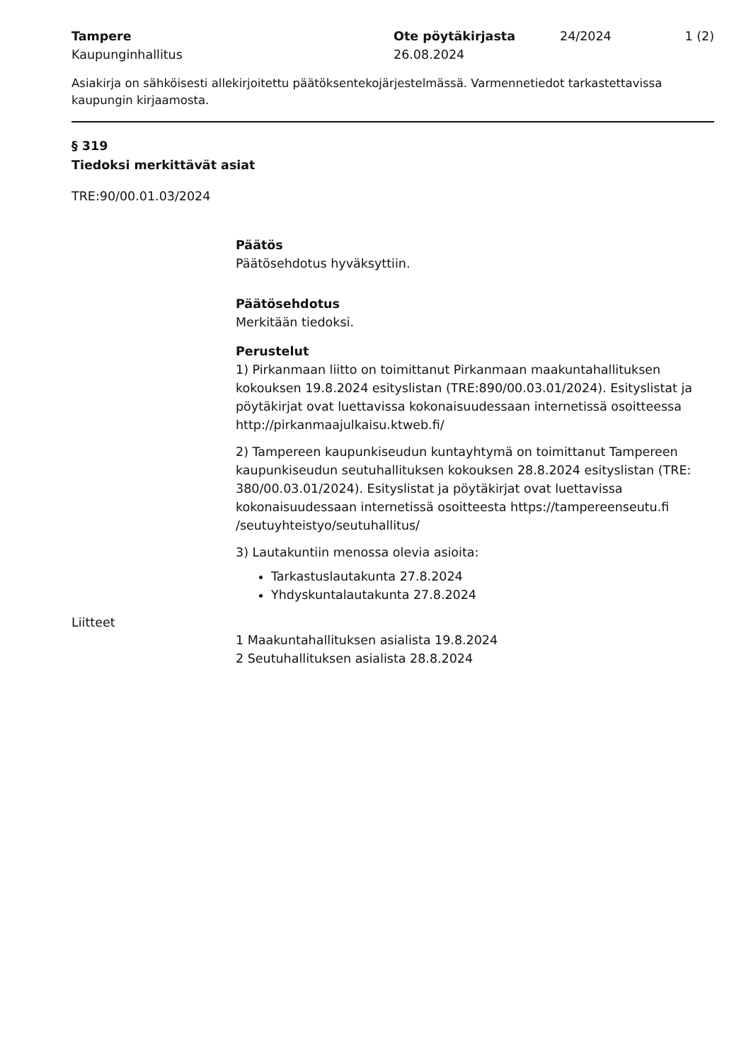Tampere
Kaupunginhallitus
Ote pöytäkirjasta
26.08.2024
24/2024 1 (2)
Asiakirja on sähköisesti allekirjoitettu päätöksentekojärjestelmässä. Varmennetiedot tarkastettavissa kaupungin kirjaamosta.
§ 319
Tiedoksi merkittävät asiat
TRE:90/00.01.03/2024
Päätös
Päätösehdotus hyväksyttiin.
Päätösehdotus
Merkitään tiedoksi.
Perustelut
1) Pirkanmaan liitto on toimittanut Pirkanmaan maakuntahallituksen kokouksen 19.8.2024 esityslistan (TRE:890/00.03.01/2024). Esityslistat ja pöytäkirjat ovat luettavissa kokonaisuudessaan internetissä osoitteessa http://pirkanmaajulkaisu.ktweb.fi/
2) Tampereen kaupunkiseudun kuntayhtymä on toimittanut Tampereen kaupunkiseudun seutuhallituksen kokouksen 28.8.2024 esityslistan (TRE: 380/00.03.01/2024). Esityslistat ja pöytäkirjat ovat luettavissa kokonaisuudessaan internetissä osoitteesta https://tampereenseutu.fi /seutuyhteistyo/seutuhallitus/
3) Lautakuntiin menossa olevia asioita:
Tarkastuslautakunta 27.8.2024
Yhdyskuntalautakunta 27.8.2024
Liitteet
1 Maakuntahallituksen asialista 19.8.2024
2 Seutuhallituksen asialista 28.8.2024